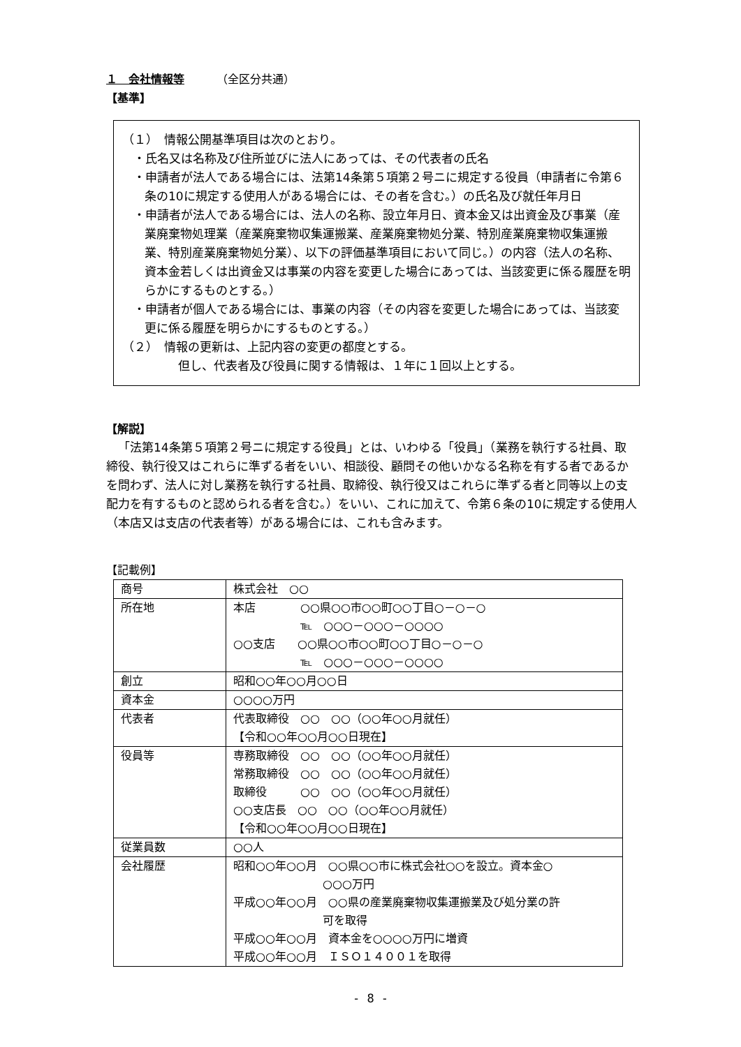１　会社情報等 （全区分共通）
【基準】
（１）　情報公開基準項目は次のとおり。
・氏名又は名称及び住所並びに法人にあっては、その代表者の氏名
・申請者が法人である場合には、法第14条第５項第２号ニに規定する役員（申請者に令第６条の10に規定する使用人がある場合には、その者を含む。）の氏名及び就任年月日
・申請者が法人である場合には、法人の名称、設立年月日、資本金又は出資金及び事業（産業廃棄物処理業（産業廃棄物収集運搬業、産業廃棄物処分業、特別産業廃棄物収集運搬業、特別産業廃棄物処分業）、以下の評価基準項目において同じ。）の内容（法人の名称、資本金若しくは出資金又は事業の内容を変更した場合にあっては、当該変更に係る履歴を明らかにするものとする。）
・申請者が個人である場合には、事業の内容（その内容を変更した場合にあっては、当該変更に係る履歴を明らかにするものとする。）
（２）　情報の更新は、上記内容の変更の都度とする。
但し、代表者及び役員に関する情報は、１年に１回以上とする。
【解説】
「法第14条第５項第２号ニに規定する役員」とは、いわゆる「役員」（業務を執行する社員、取締役、執行役又はこれらに準ずる者をいい、相談役、顧問その他いかなる名称を有する者であるかを問わず、法人に対し業務を執行する社員、取締役、執行役又はこれらに準ずる者と同等以上の支配力を有するものと認められる者を含む。）をいい、これに加えて、令第６条の10に規定する使用人（本店又は支店の代表者等）がある場合には、これも含みます。
【記載例】
| 商号 | 株式会社 ○○ |
| 所在地 | 本店 ○○県○○市○○町○○丁目○－○－○ ℡ ○○○－○○○－○○○○ ○○支店 ○○県○○市○○町○○丁目○－○－○ ℡ ○○○－○○○－○○○○ |
| 創立 | 昭和○○年○○月○○日 |
| 資本金 | ○○○○万円 |
| 代表者 | 代表取締役 ○○ ○○（○○年○○月就任） 【令和○○年○○月○○日現在】 |
| 役員等 | 専務取締役 ○○ ○○（○○年○○月就任） 常務取締役 ○○ ○○（○○年○○月就任） 取締役 ○○ ○○（○○年○○月就任） ○○支店長 ○○ ○○（○○年○○月就任） 【令和○○年○○月○○日現在】 |
| 従業員数 | ○○人 |
| 会社履歴 | 昭和○○年○○月 ○○県○○市に株式会社○○を設立。資本金○ ○○○万円 平成○○年○○月 ○○県の産業廃棄物収集運搬業及び処分業の許 可を取得 平成○○年○○月 資本金を○○○○万円に増資 平成○○年○○月 ＩＳＯ１４００１を取得 |
- 8 -